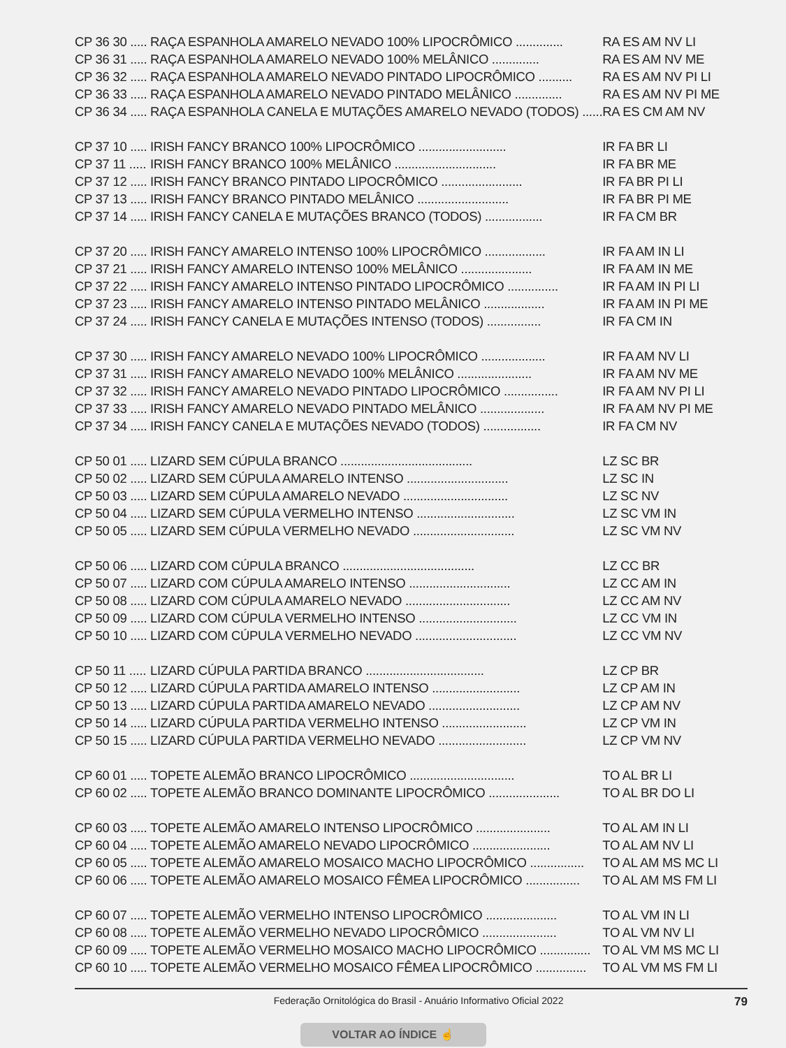| CP 36 30 ..... | RAÇA ESPANHOLA AMARELO NEVADO 100% LIPOCRÔMICO .............. | RA ES AM NV LI |
| CP 36 31 ..... | RAÇA ESPANHOLA AMARELO NEVADO 100% MELÂNICO .............. | RA ES AM NV ME |
| CP 36 32 ..... | RAÇA ESPANHOLA AMARELO NEVADO PINTADO LIPOCRÔMICO .......... | RA ES AM NV PI LI |
| CP 36 33 ..... | RAÇA ESPANHOLA AMARELO NEVADO PINTADO MELÂNICO .............. | RA ES AM NV PI ME |
| CP 36 34 ..... | RAÇA ESPANHOLA CANELA E MUTAÇÕES AMARELO NEVADO (TODOS) ...... | RA ES CM AM NV |
| CP 37 10 ..... | IRISH FANCY BRANCO 100% LIPOCRÔMICO .......................... | IR FA BR LI |
| CP 37 11 ..... | IRISH FANCY BRANCO 100% MELÂNICO .............................. | IR FA BR ME |
| CP 37 12 ..... | IRISH FANCY BRANCO PINTADO LIPOCRÔMICO ........................ | IR FA BR PI LI |
| CP 37 13 ..... | IRISH FANCY BRANCO PINTADO MELÂNICO ........................... | IR FA BR PI ME |
| CP 37 14 ..... | IRISH FANCY CANELA E MUTAÇÕES BRANCO (TODOS) ................. | IR FA CM BR |
| CP 37 20 ..... | IRISH FANCY AMARELO INTENSO 100% LIPOCRÔMICO .................. | IR FA AM IN LI |
| CP 37 21 ..... | IRISH FANCY AMARELO INTENSO 100% MELÂNICO ..................... | IR FA AM IN ME |
| CP 37 22 ..... | IRISH FANCY AMARELO INTENSO PINTADO LIPOCRÔMICO ............... | IR FA AM IN PI LI |
| CP 37 23 ..... | IRISH FANCY AMARELO INTENSO PINTADO MELÂNICO .................. | IR FA AM IN PI ME |
| CP 37 24 ..... | IRISH FANCY CANELA E MUTAÇÕES INTENSO (TODOS) ................ | IR FA CM IN |
| CP 37 30 ..... | IRISH FANCY AMARELO NEVADO 100% LIPOCRÔMICO ................... | IR FA AM NV LI |
| CP 37 31 ..... | IRISH FANCY AMARELO NEVADO 100% MELÂNICO ...................... | IR FA AM NV ME |
| CP 37 32 ..... | IRISH FANCY AMARELO NEVADO PINTADO LIPOCRÔMICO ................ | IR FA AM NV PI LI |
| CP 37 33 ..... | IRISH FANCY AMARELO NEVADO PINTADO MELÂNICO ................... | IR FA AM NV PI ME |
| CP 37 34 ..... | IRISH FANCY CANELA E MUTAÇÕES NEVADO (TODOS) ................. | IR FA CM NV |
| CP 50 01 ..... | LIZARD SEM CÚPULA BRANCO ....................................... | LZ SC BR |
| CP 50 02 ..... | LIZARD SEM CÚPULA AMARELO INTENSO .............................. | LZ SC IN |
| CP 50 03 ..... | LIZARD SEM CÚPULA AMARELO NEVADO ............................... | LZ SC NV |
| CP 50 04 ..... | LIZARD SEM CÚPULA VERMELHO INTENSO ............................. | LZ SC VM IN |
| CP 50 05 ..... | LIZARD SEM CÚPULA VERMELHO NEVADO .............................. | LZ SC VM NV |
| CP 50 06 ..... | LIZARD COM CÚPULA BRANCO ....................................... | LZ CC BR |
| CP 50 07 ..... | LIZARD COM CÚPULA AMARELO INTENSO .............................. | LZ CC AM IN |
| CP 50 08 ..... | LIZARD COM CÚPULA AMARELO NEVADO ............................... | LZ CC AM NV |
| CP 50 09 ..... | LIZARD COM CÚPULA VERMELHO INTENSO ............................. | LZ CC VM IN |
| CP 50 10 ..... | LIZARD COM CÚPULA VERMELHO NEVADO .............................. | LZ CC VM NV |
| CP 50 11 ..... | LIZARD CÚPULA PARTIDA BRANCO ................................... | LZ CP BR |
| CP 50 12 ..... | LIZARD CÚPULA PARTIDA AMARELO INTENSO .......................... | LZ CP AM IN |
| CP 50 13 ..... | LIZARD CÚPULA PARTIDA AMARELO NEVADO ........................... | LZ CP AM NV |
| CP 50 14 ..... | LIZARD CÚPULA PARTIDA VERMELHO INTENSO ......................... | LZ CP VM IN |
| CP 50 15 ..... | LIZARD CÚPULA PARTIDA VERMELHO NEVADO .......................... | LZ CP VM NV |
| CP 60 01 ..... | TOPETE ALEMÃO BRANCO LIPOCRÔMICO ............................... | TO AL BR LI |
| CP 60 02 ..... | TOPETE ALEMÃO BRANCO DOMINANTE LIPOCRÔMICO ..................... | TO AL BR DO LI |
| CP 60 03 ..... | TOPETE ALEMÃO AMARELO INTENSO LIPOCRÔMICO ...................... | TO AL AM IN LI |
| CP 60 04 ..... | TOPETE ALEMÃO AMARELO NEVADO LIPOCRÔMICO ....................... | TO AL AM NV LI |
| CP 60 05 ..... | TOPETE ALEMÃO AMARELO MOSAICO MACHO LIPOCRÔMICO ................ | TO AL AM MS MC LI |
| CP 60 06 ..... | TOPETE ALEMÃO AMARELO MOSAICO FÊMEA LIPOCRÔMICO ................ | TO AL AM MS FM LI |
| CP 60 07 ..... | TOPETE ALEMÃO VERMELHO INTENSO LIPOCRÔMICO ..................... | TO AL VM IN LI |
| CP 60 08 ..... | TOPETE ALEMÃO VERMELHO NEVADO LIPOCRÔMICO ...................... | TO AL VM NV LI |
| CP 60 09 ..... | TOPETE ALEMÃO VERMELHO MOSAICO MACHO LIPOCRÔMICO ............... | TO AL VM MS MC LI |
| CP 60 10 ..... | TOPETE ALEMÃO VERMELHO MOSAICO FÊMEA LIPOCRÔMICO ............... | TO AL VM MS FM LI |
Federação Ornitológica do Brasil - Anuário Informativo Oficial 2022 79
VOLTAR AO ÍNDICE ☝